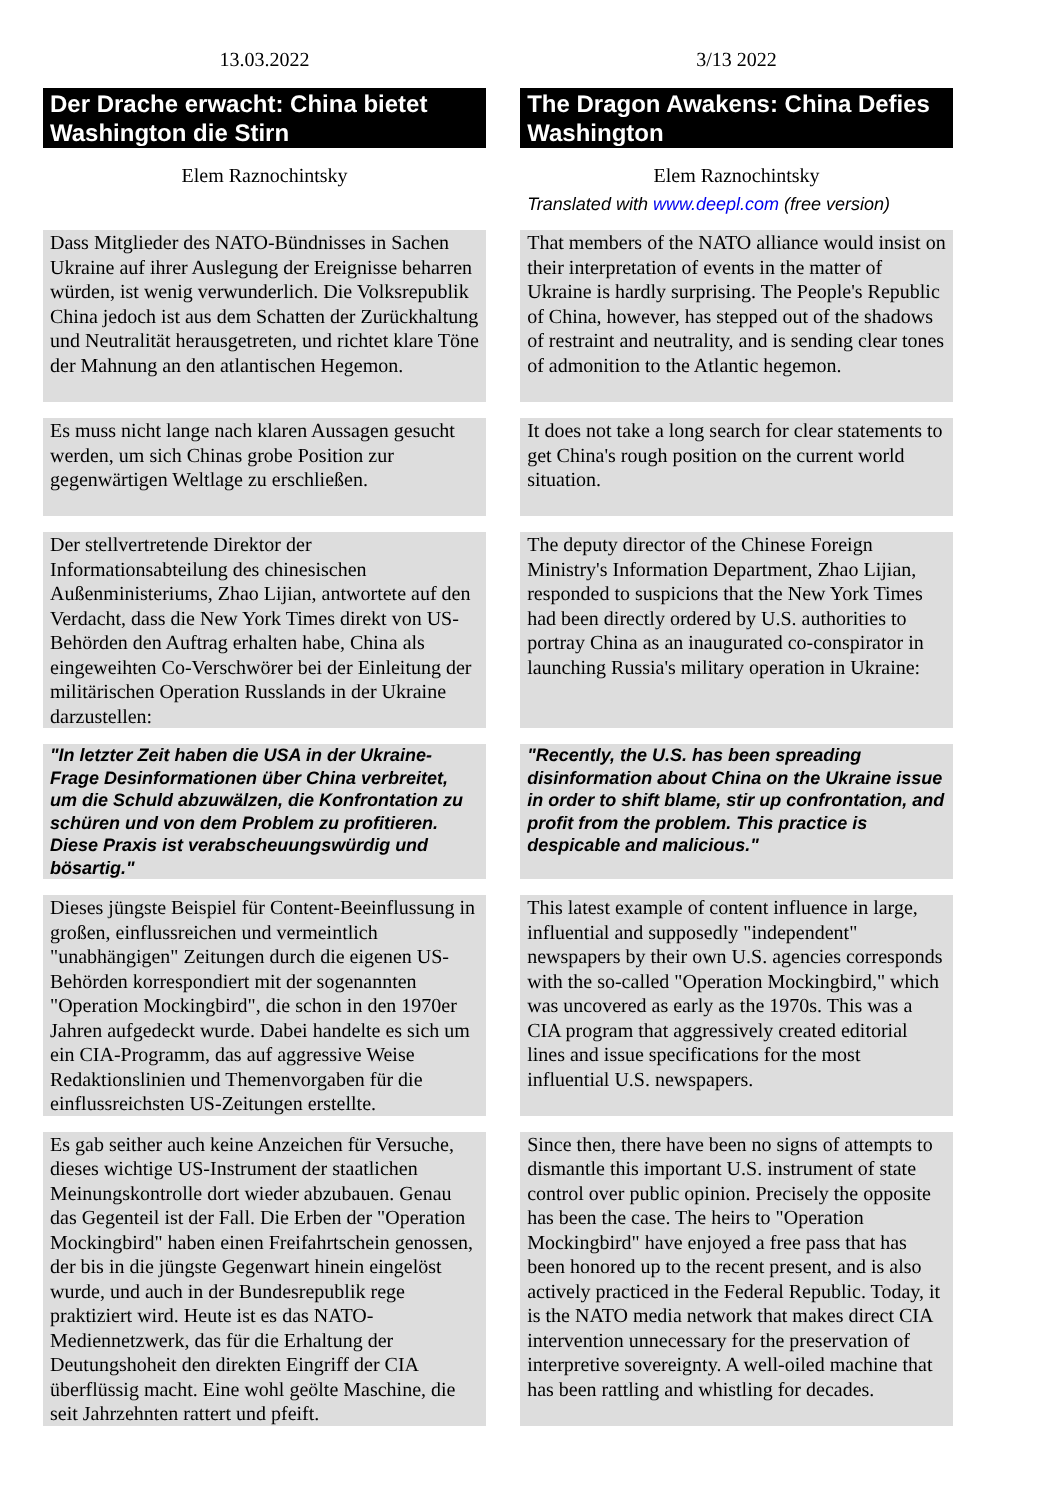| 13.03.2022 | 3/13 2022 |
| Der Drache erwacht: China bietet Washington die Stirn | The Dragon Awakens: China Defies Washington |
| Elem Raznochintsky | Elem Raznochintsky |
| | Translated with www.deepl.com (free version) |
| Dass Mitglieder des NATO-Bündnisses in Sachen Ukraine auf ihrer Auslegung der Ereignisse beharren würden, ist wenig verwunderlich. Die Volksrepublik China jedoch ist aus dem Schatten der Zurückhaltung und Neutralität herausgetreten, und richtet klare Töne der Mahnung an den atlantischen Hegemon. | That members of the NATO alliance would insist on their interpretation of events in the matter of Ukraine is hardly surprising. The People's Republic of China, however, has stepped out of the shadows of restraint and neutrality, and is sending clear tones of admonition to the Atlantic hegemon. |
| Es muss nicht lange nach klaren Aussagen gesucht werden, um sich Chinas grobe Position zur gegenwärtigen Weltlage zu erschließen. | It does not take a long search for clear statements to get China's rough position on the current world situation. |
| Der stellvertretende Direktor der Informationsabteilung des chinesischen Außenministeriums, Zhao Lijian, antwortete auf den Verdacht, dass die New York Times direkt von US-Behörden den Auftrag erhalten habe, China als eingeweihten Co-Verschwörer bei der Einleitung der militärischen Operation Russlands in der Ukraine darzustellen: | The deputy director of the Chinese Foreign Ministry's Information Department, Zhao Lijian, responded to suspicions that the New York Times had been directly ordered by U.S. authorities to portray China as an inaugurated co-conspirator in launching Russia's military operation in Ukraine: |
| "In letzter Zeit haben die USA in der Ukraine-Frage Desinformationen über China verbreitet, um die Schuld abzuwälzen, die Konfrontation zu schüren und von dem Problem zu profitieren. Diese Praxis ist verabscheuungswürdig und bösartig." | "Recently, the U.S. has been spreading disinformation about China on the Ukraine issue in order to shift blame, stir up confrontation, and profit from the problem. This practice is despicable and malicious." |
| Dieses jüngste Beispiel für Content-Beeinflussung in großen, einflussreichen und vermeintlich "unabhängigen" Zeitungen durch die eigenen US-Behörden korrespondiert mit der sogenannten "Operation Mockingbird", die schon in den 1970er Jahren aufgedeckt wurde. Dabei handelte es sich um ein CIA-Programm, das auf aggressive Weise Redaktionslinien und Themenvorgaben für die einflussreichsten US-Zeitungen erstellte. | This latest example of content influence in large, influential and supposedly "independent" newspapers by their own U.S. agencies corresponds with the so-called "Operation Mockingbird," which was uncovered as early as the 1970s. This was a CIA program that aggressively created editorial lines and issue specifications for the most influential U.S. newspapers. |
| Es gab seither auch keine Anzeichen für Versuche, dieses wichtige US-Instrument der staatlichen Meinungskontrolle dort wieder abzubauen. Genau das Gegenteil ist der Fall. Die Erben der "Operation Mockingbird" haben einen Freifahrtschein genossen, der bis in die jüngste Gegenwart hinein eingelöst wurde, und auch in der Bundesrepublik rege praktiziert wird. Heute ist es das NATO-Mediennetzwerk, das für die Erhaltung der Deutungshoheit den direkten Eingriff der CIA überflüssig macht. Eine wohl geölte Maschine, die seit Jahrzehnten rattert und pfeift. | Since then, there have been no signs of attempts to dismantle this important U.S. instrument of state control over public opinion. Precisely the opposite has been the case. The heirs to "Operation Mockingbird" have enjoyed a free pass that has been honored up to the recent present, and is also actively practiced in the Federal Republic. Today, it is the NATO media network that makes direct CIA intervention unnecessary for the preservation of interpretive sovereignty. A well-oiled machine that has been rattling and whistling for decades. |